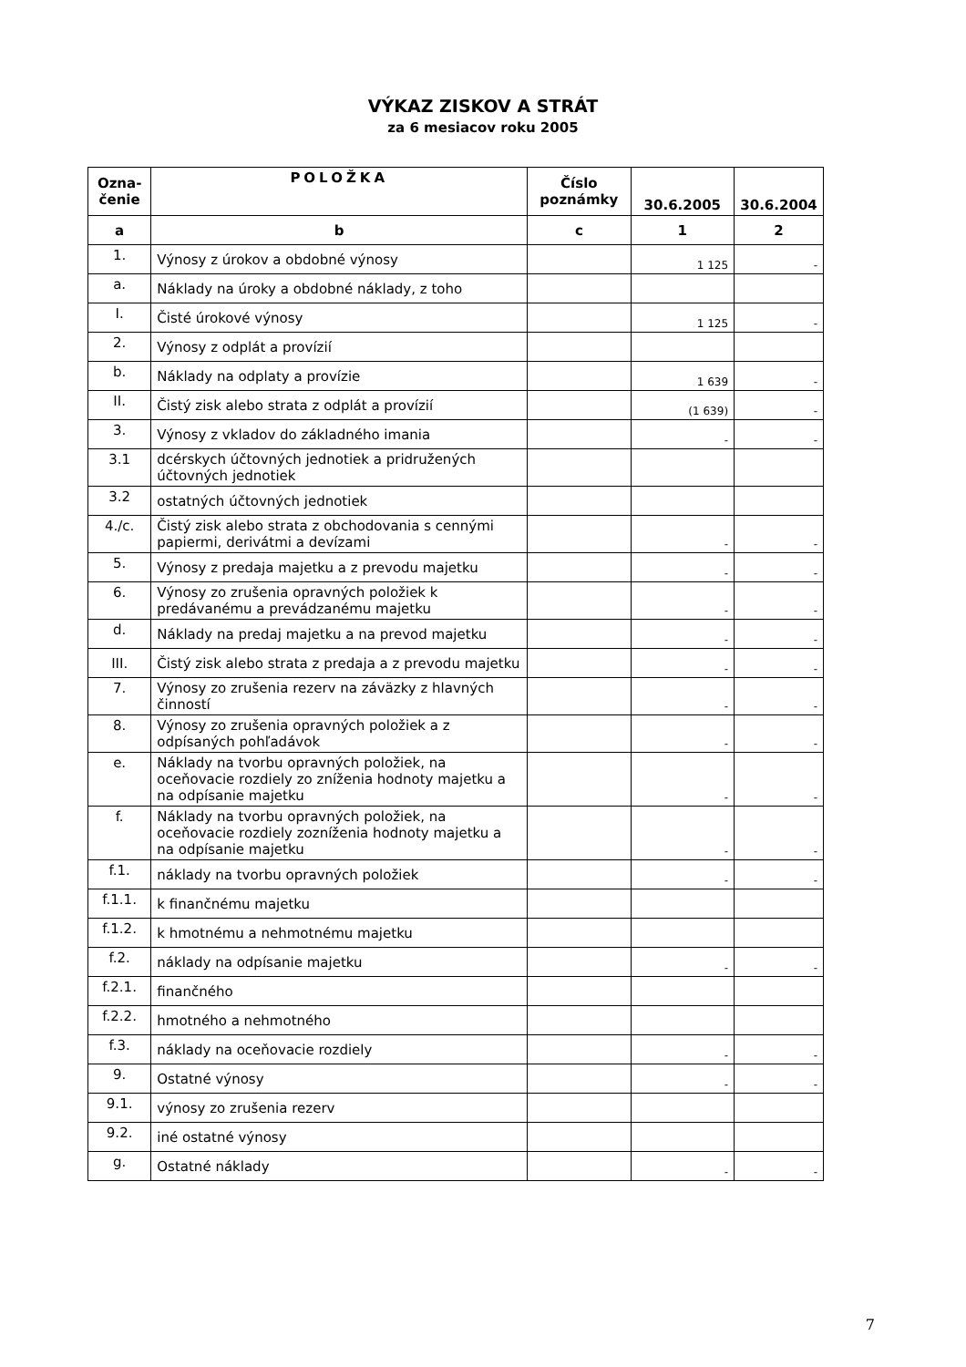VÝKAZ ZISKOV A STRÁT
za 6 mesiacov roku 2005
| Ozna- čenie | POLOŽKA | Číslo poznámky | 30.6.2005 | 30.6.2004 |
| --- | --- | --- | --- | --- |
| a | b | c | 1 | 2 |
| 1. | Výnosy z úrokov a obdobné výnosy | | 1 125 | - |
| a. | Náklady na úroky a obdobné náklady, z toho | | | |
| I. | Čisté úrokové výnosy | | 1 125 | - |
| 2. | Výnosy z odplát a provízií | | | |
| b. | Náklady na odplaty a provízie | | 1 639 | - |
| II. | Čistý zisk alebo strata z odplát a provízií | | (1 639) | - |
| 3. | Výnosy z vkladov do základného imania | | - | - |
| 3.1 | dcérskych účtovných jednotiek a pridružených účtovných jednotiek | | | |
| 3.2 | ostatných účtovných jednotiek | | | |
| 4./c. | Čistý zisk alebo strata z obchodovania s cennými papiermi, derivátmi a devízami | | - | - |
| 5. | Výnosy z predaja majetku a z prevodu majetku | | - | - |
| 6. | Výnosy zo zrušenia opravných položiek k predávanému a prevádzanému majetku | | - | - |
| d. | Náklady na predaj majetku a na prevod majetku | | - | - |
| III. | Čistý zisk alebo strata z predaja a z prevodu majetku | | - | - |
| 7. | Výnosy zo zrušenia rezerv na záväzky z hlavných činností | | - | - |
| 8. | Výnosy zo zrušenia opravných položiek a z odpísaných pohľadávok | | - | - |
| e. | Náklady na tvorbu opravných položiek, na oceňovacie rozdiely zo zníženia hodnoty majetku a na odpísanie majetku | | - | - |
| f. | Náklady na tvorbu opravných položiek, na oceňovacie rozdiely zozníženia hodnoty majetku a na odpísanie majetku | | - | - |
| f.1. | náklady na tvorbu opravných položiek | | - | - |
| f.1.1. | k finančnému majetku | | | |
| f.1.2. | k hmotnému a nehmotnému majetku | | | |
| f.2. | náklady na odpísanie majetku | | - | - |
| f.2.1. | finančného | | | |
| f.2.2. | hmotného a nehmotného | | | |
| f.3. | náklady na oceňovacie rozdiely | | - | - |
| 9. | Ostatné výnosy | | - | - |
| 9.1. | výnosy zo zrušenia rezerv | | | |
| 9.2. | iné ostatné výnosy | | | |
| g. | Ostatné náklady | | - | - |
7